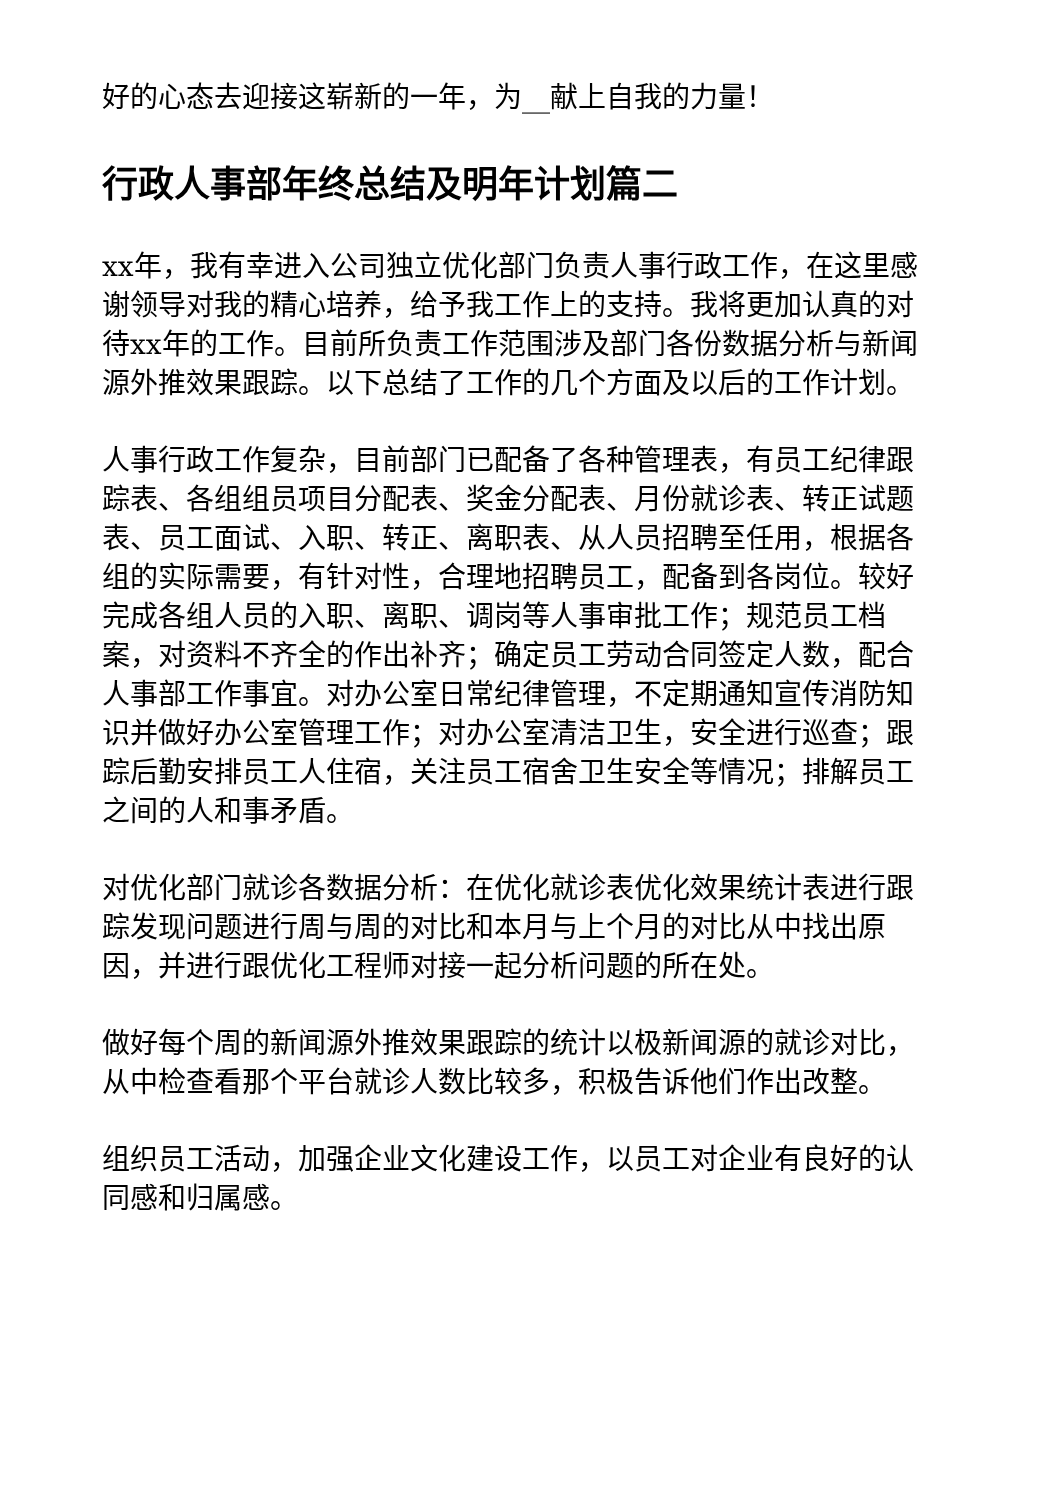好的心态去迎接这崭新的一年，为__献上自我的力量！
行政人事部年终总结及明年计划篇二
xx年，我有幸进入公司独立优化部门负责人事行政工作，在这里感谢领导对我的精心培养，给予我工作上的支持。我将更加认真的对待xx年的工作。目前所负责工作范围涉及部门各份数据分析与新闻源外推效果跟踪。以下总结了工作的几个方面及以后的工作计划。
人事行政工作复杂，目前部门已配备了各种管理表，有员工纪律跟踪表、各组组员项目分配表、奖金分配表、月份就诊表、转正试题表、员工面试、入职、转正、离职表、从人员招聘至任用，根据各组的实际需要，有针对性，合理地招聘员工，配备到各岗位。较好完成各组人员的入职、离职、调岗等人事审批工作；规范员工档案，对资料不齐全的作出补齐；确定员工劳动合同签定人数，配合人事部工作事宜。对办公室日常纪律管理，不定期通知宣传消防知识并做好办公室管理工作；对办公室清洁卫生，安全进行巡查；跟踪后勤安排员工人住宿，关注员工宿舍卫生安全等情况；排解员工之间的人和事矛盾。
对优化部门就诊各数据分析：在优化就诊表优化效果统计表进行跟踪发现问题进行周与周的对比和本月与上个月的对比从中找出原因，并进行跟优化工程师对接一起分析问题的所在处。
做好每个周的新闻源外推效果跟踪的统计以极新闻源的就诊对比，从中检查看那个平台就诊人数比较多，积极告诉他们作出改整。
组织员工活动，加强企业文化建设工作，以员工对企业有良好的认同感和归属感。